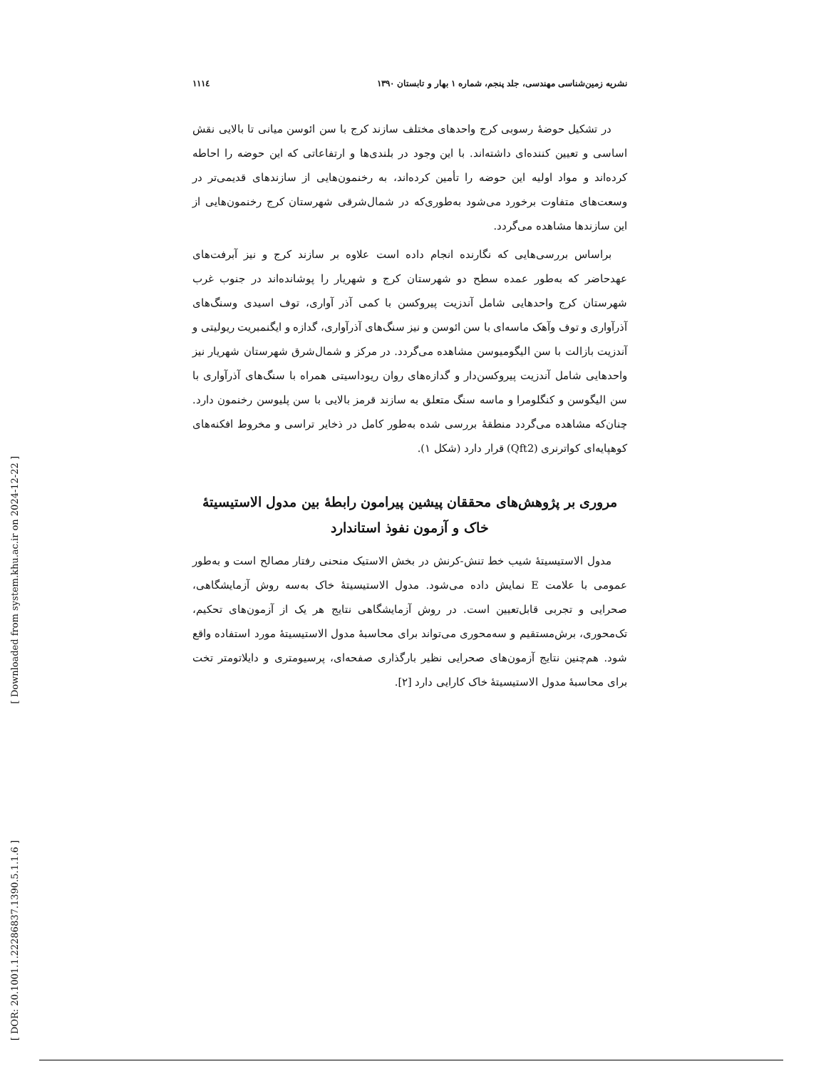[ Downloaded from system.khu.ac.ir on 2024-12-22 ]
[ DOR: 20.1001.1.22286837.1390.5.1.1.6 ]
نشریه زمین‌شناسی مهندسی، جلد پنجم، شماره ۱ بهار و تابستان ۱۳۹۰ ۱۱۱٤
در تشکیل حوضهٔ رسوبی کرج واحدهای مختلف سازند کرج با سن ائوسن میانی تا بالایی نقش اساسی و تعیین کننده‌ای داشته‌اند. با این وجود در بلندی‌ها و ارتفاعاتی که این حوضه را احاطه کرده‌اند و مواد اولیه این حوضه را تأمین کرده‌اند، به رخنمون‌هایی از سازندهای قدیمی‌تر در وسعت‌های متفاوت برخورد می‌شود به‌طوری‌که در شمال‌شرقی شهرستان کرج رخنمون‌هایی از این سازندها مشاهده می‌گردد.
براساس بررسی‌هایی که نگارنده انجام داده است علاوه بر سازند کرج و نیز آبرفت‌های عهدحاضر که به‌طور عمده سطح دو شهرستان کرج و شهریار را پوشانده‌اند در جنوب غرب شهرستان کرج واحدهایی شامل آندزیت پیروکسن با کمی آذر آواری، توف اسیدی وسنگ‌های آذرآواری و توف وآهک ماسه‌ای با سن ائوسن و نیز سنگ‌های آذرآواری، گدازه و ایگنمبریت ریولیتی و آندزیت بازالت با سن الیگومیوسن مشاهده می‌گردد. در مرکز و شمال‌شرق شهرستان شهریار نیز واحدهایی شامل آندزیت پیروکسن‌دار و گدازه‌های روان ریوداسیتی همراه با سنگ‌های آذرآواری با سن الیگوسن و کنگلومرا و ماسه سنگ متعلق به سازند قرمز بالایی با سن پلیوسن رخنمون دارد. چنان‌که مشاهده می‌گردد منطقهٔ بررسی شده به‌طور کامل در ذخایر تراسی و مخروط افکنه‌های کوهپایه‌ای کواترنری (Qft2) قرار دارد (شکل ۱).
مروری بر پژوهش‌های محققان پیشین پیرامون رابطهٔ بین مدول الاستیسیتهٔ خاک و آزمون نفوذ استاندارد
مدول الاستیسیتهٔ شیب خط تنش-کرنش در بخش الاستیک منحنی رفتار مصالح است و به‌طور عمومی با علامت E نمایش داده می‌شود. مدول الاستیسیتهٔ خاک به‌سه روش آزمایشگاهی، صحرایی و تجربی قابل‌تعیین است. در روش آزمایشگاهی نتایج هر یک از آزمون‌های تحکیم، تک‌محوری، برش‌مستقیم و سه‌محوری می‌تواند برای محاسبهٔ مدول الاستیسیتهٔ مورد استفاده واقع شود. هم‌چنین نتایج آزمون‌های صحرایی نظیر بارگذاری صفحه‌ای، پرسیومتری و دایلاتومتر تخت برای محاسبهٔ مدول الاستیسیتهٔ خاک کارایی دارد [۲].